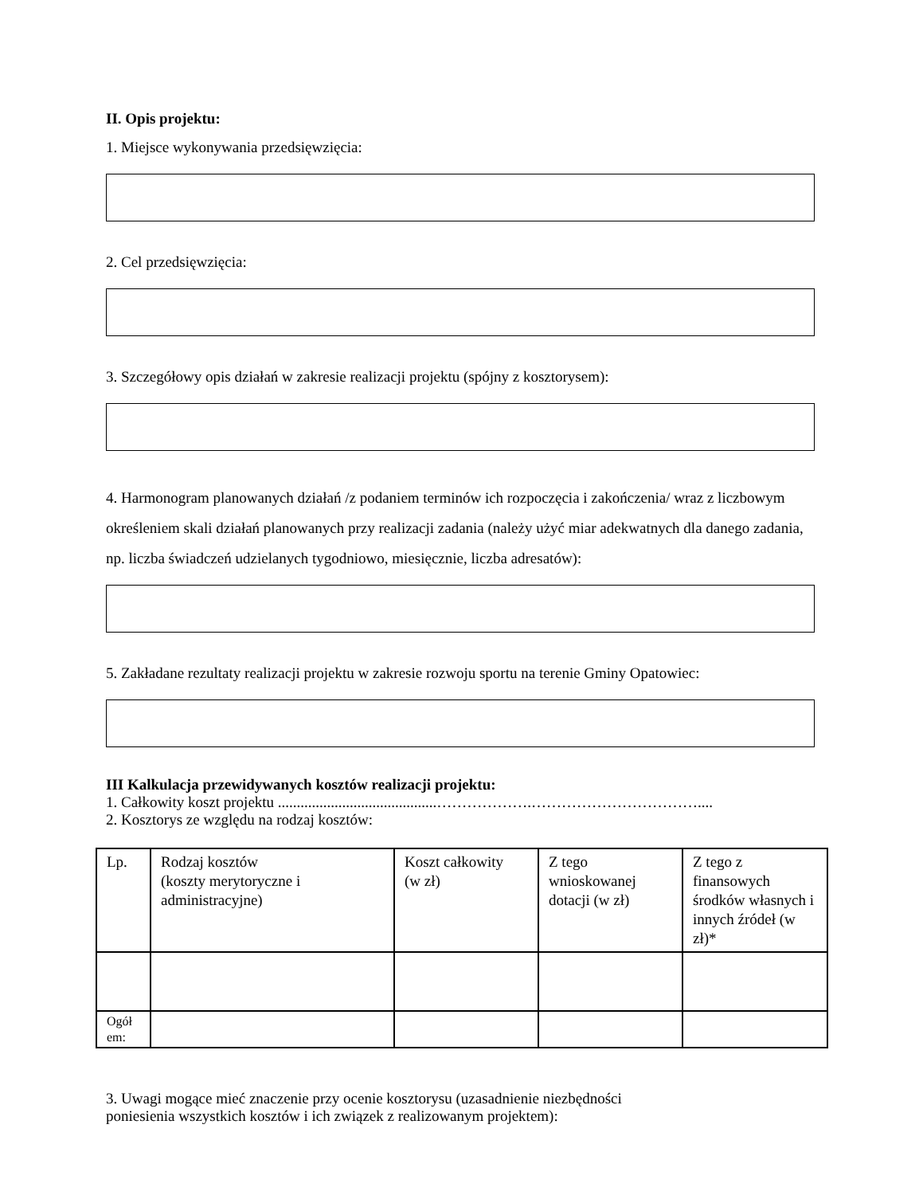II. Opis projektu:
1. Miejsce wykonywania przedsięwzięcia:
2. Cel przedsięwzięcia:
3. Szczegółowy opis działań w zakresie realizacji projektu (spójny z kosztorysem):
4. Harmonogram planowanych działań /z podaniem terminów ich rozpoczęcia i zakończenia/ wraz z liczbowym określeniem skali działań planowanych przy realizacji zadania (należy użyć miar adekwatnych dla danego zadania, np. liczba świadczeń udzielanych tygodniowo, miesięcznie, liczba adresatów):
5. Zakładane rezultaty realizacji projektu w zakresie rozwoju sportu na terenie Gminy Opatowiec:
III Kalkulacja przewidywanych kosztów realizacji projektu:
1. Całkowity koszt projektu ..........................................……………….……………………………....
2. Kosztorys ze względu na rodzaj kosztów:
| Lp. | Rodzaj kosztów (koszty merytoryczne i administracyjne) | Koszt całkowity (w zł) | Z tego wnioskowanej dotacji (w zł) | Z tego z finansowych środków własnych i innych źródeł (w zł)* |
| Ogół em: | | | | |
3. Uwagi mogące mieć znaczenie przy ocenie kosztorysu (uzasadnienie niezbędności poniesienia wszystkich kosztów i ich związek z realizowanym projektem):